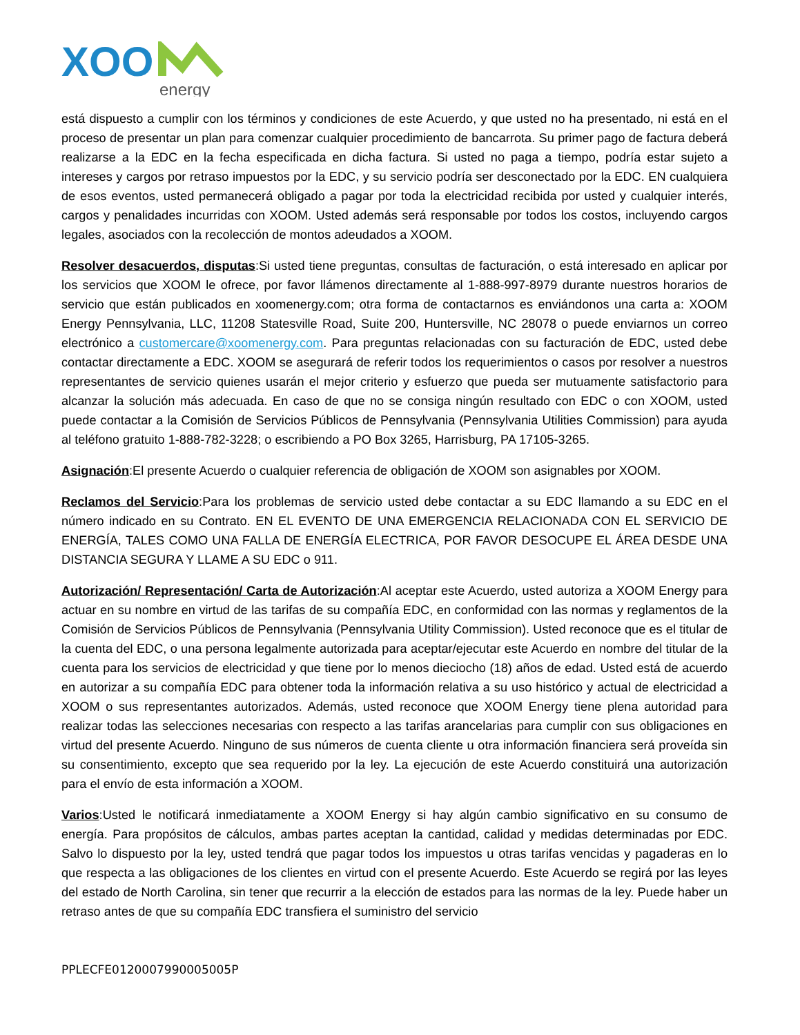XOO
energy
está dispuesto a cumplir con los términos y condiciones de este Acuerdo, y que usted no ha presentado, ni está en el proceso de presentar un plan para comenzar cualquier procedimiento de bancarrota. Su primer pago de factura deberá realizarse a la EDC en la fecha especificada en dicha factura. Si usted no paga a tiempo, podría estar sujeto a intereses y cargos por retraso impuestos por la EDC, y su servicio podría ser desconectado por la EDC. EN cualquiera de esos eventos, usted permanecerá obligado a pagar por toda la electricidad recibida por usted y cualquier interés, cargos y penalidades incurridas con XOOM. Usted además será responsable por todos los costos, incluyendo cargos legales, asociados con la recolección de montos adeudados a XOOM.
Resolver desacuerdos, disputas:Si usted tiene preguntas, consultas de facturación, o está interesado en aplicar por los servicios que XOOM le ofrece, por favor llámenos directamente al 1-888-997-8979 durante nuestros horarios de servicio que están publicados en xoomenergy.com; otra forma de contactarnos es enviándonos una carta a: XOOM Energy Pennsylvania, LLC, 11208 Statesville Road, Suite 200, Huntersville, NC 28078 o puede enviarnos un correo electrónico a customercare@xoomenergy.com. Para preguntas relacionadas con su facturación de EDC, usted debe contactar directamente a EDC. XOOM se asegurará de referir todos los requerimientos o casos por resolver a nuestros representantes de servicio quienes usarán el mejor criterio y esfuerzo que pueda ser mutuamente satisfactorio para alcanzar la solución más adecuada. En caso de que no se consiga ningún resultado con EDC o con XOOM, usted puede contactar a la Comisión de Servicios Públicos de Pennsylvania (Pennsylvania Utilities Commission) para ayuda al teléfono gratuito 1-888-782-3228; o escribiendo a PO Box 3265, Harrisburg, PA 17105-3265.
Asignación:El presente Acuerdo o cualquier referencia de obligación de XOOM son asignables por XOOM.
Reclamos del Servicio:Para los problemas de servicio usted debe contactar a su EDC llamando a su EDC en el número indicado en su Contrato. EN EL EVENTO DE UNA EMERGENCIA RELACIONADA CON EL SERVICIO DE ENERGÍA, TALES COMO UNA FALLA DE ENERGÍA ELECTRICA, POR FAVOR DESOCUPE EL ÁREA DESDE UNA DISTANCIA SEGURA Y LLAME A SU EDC o 911.
Autorización/ Representación/ Carta de Autorización:Al aceptar este Acuerdo, usted autoriza a XOOM Energy para actuar en su nombre en virtud de las tarifas de su compañía EDC, en conformidad con las normas y reglamentos de la Comisión de Servicios Públicos de Pennsylvania (Pennsylvania Utility Commission). Usted reconoce que es el titular de la cuenta del EDC, o una persona legalmente autorizada para aceptar/ejecutar este Acuerdo en nombre del titular de la cuenta para los servicios de electricidad y que tiene por lo menos dieciocho (18) años de edad. Usted está de acuerdo en autorizar a su compañía EDC para obtener toda la información relativa a su uso histórico y actual de electricidad a XOOM o sus representantes autorizados. Además, usted reconoce que XOOM Energy tiene plena autoridad para realizar todas las selecciones necesarias con respecto a las tarifas arancelarias para cumplir con sus obligaciones en virtud del presente Acuerdo. Ninguno de sus números de cuenta cliente u otra información financiera será proveída sin su consentimiento, excepto que sea requerido por la ley. La ejecución de este Acuerdo constituirá una autorización para el envío de esta información a XOOM.
Varios:Usted le notificará inmediatamente a XOOM Energy si hay algún cambio significativo en su consumo de energía. Para propósitos de cálculos, ambas partes aceptan la cantidad, calidad y medidas determinadas por EDC. Salvo lo dispuesto por la ley, usted tendrá que pagar todos los impuestos u otras tarifas vencidas y pagaderas en lo que respecta a las obligaciones de los clientes en virtud con el presente Acuerdo. Este Acuerdo se regirá por las leyes del estado de North Carolina, sin tener que recurrir a la elección de estados para las normas de la ley. Puede haber un retraso antes de que su compañía EDC transfiera el suministro del servicio
PPLECFE0120007990005005P